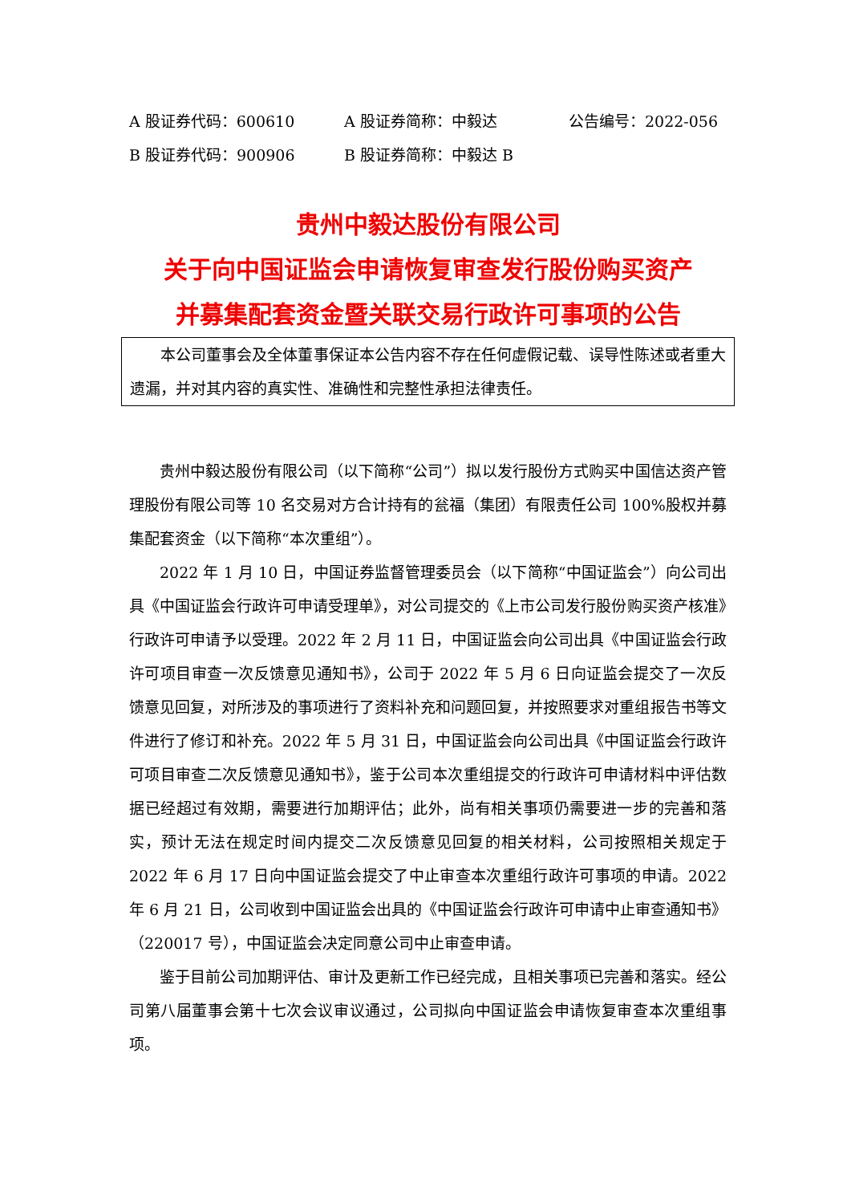A 股证券代码：600610 A 股证券简称：中毅达 公告编号：2022-056
B 股证券代码：900906 B 股证券简称：中毅达 B
贵州中毅达股份有限公司
关于向中国证监会申请恢复审查发行股份购买资产
并募集配套资金暨关联交易行政许可事项的公告
本公司董事会及全体董事保证本公告内容不存在任何虚假记载、误导性陈述或者重大遗漏，并对其内容的真实性、准确性和完整性承担法律责任。
贵州中毅达股份有限公司（以下简称“公司”）拟以发行股份方式购买中国信达资产管理股份有限公司等 10 名交易对方合计持有的瓮福（集团）有限责任公司 100%股权并募集配套资金（以下简称“本次重组”）。
2022 年 1 月 10 日，中国证券监督管理委员会（以下简称“中国证监会”）向公司出具《中国证监会行政许可申请受理单》，对公司提交的《上市公司发行股份购买资产核准》行政许可申请予以受理。2022 年 2 月 11 日，中国证监会向公司出具《中国证监会行政许可项目审查一次反馈意见通知书》，公司于 2022 年 5 月 6 日向证监会提交了一次反馈意见回复，对所涉及的事项进行了资料补充和问题回复，并按照要求对重组报告书等文件进行了修订和补充。2022 年 5 月 31 日，中国证监会向公司出具《中国证监会行政许可项目审查二次反馈意见通知书》，鉴于公司本次重组提交的行政许可申请材料中评估数据已经超过有效期，需要进行加期评估；此外，尚有相关事项仍需要进一步的完善和落实，预计无法在规定时间内提交二次反馈意见回复的相关材料，公司按照相关规定于 2022 年 6 月 17 日向中国证监会提交了中止审查本次重组行政许可事项的申请。2022 年 6 月 21 日，公司收到中国证监会出具的《中国证监会行政许可申请中止审查通知书》（220017 号），中国证监会决定同意公司中止审查申请。
鉴于目前公司加期评估、审计及更新工作已经完成，且相关事项已完善和落实。经公司第八届董事会第十七次会议审议通过，公司拟向中国证监会申请恢复审查本次重组事项。